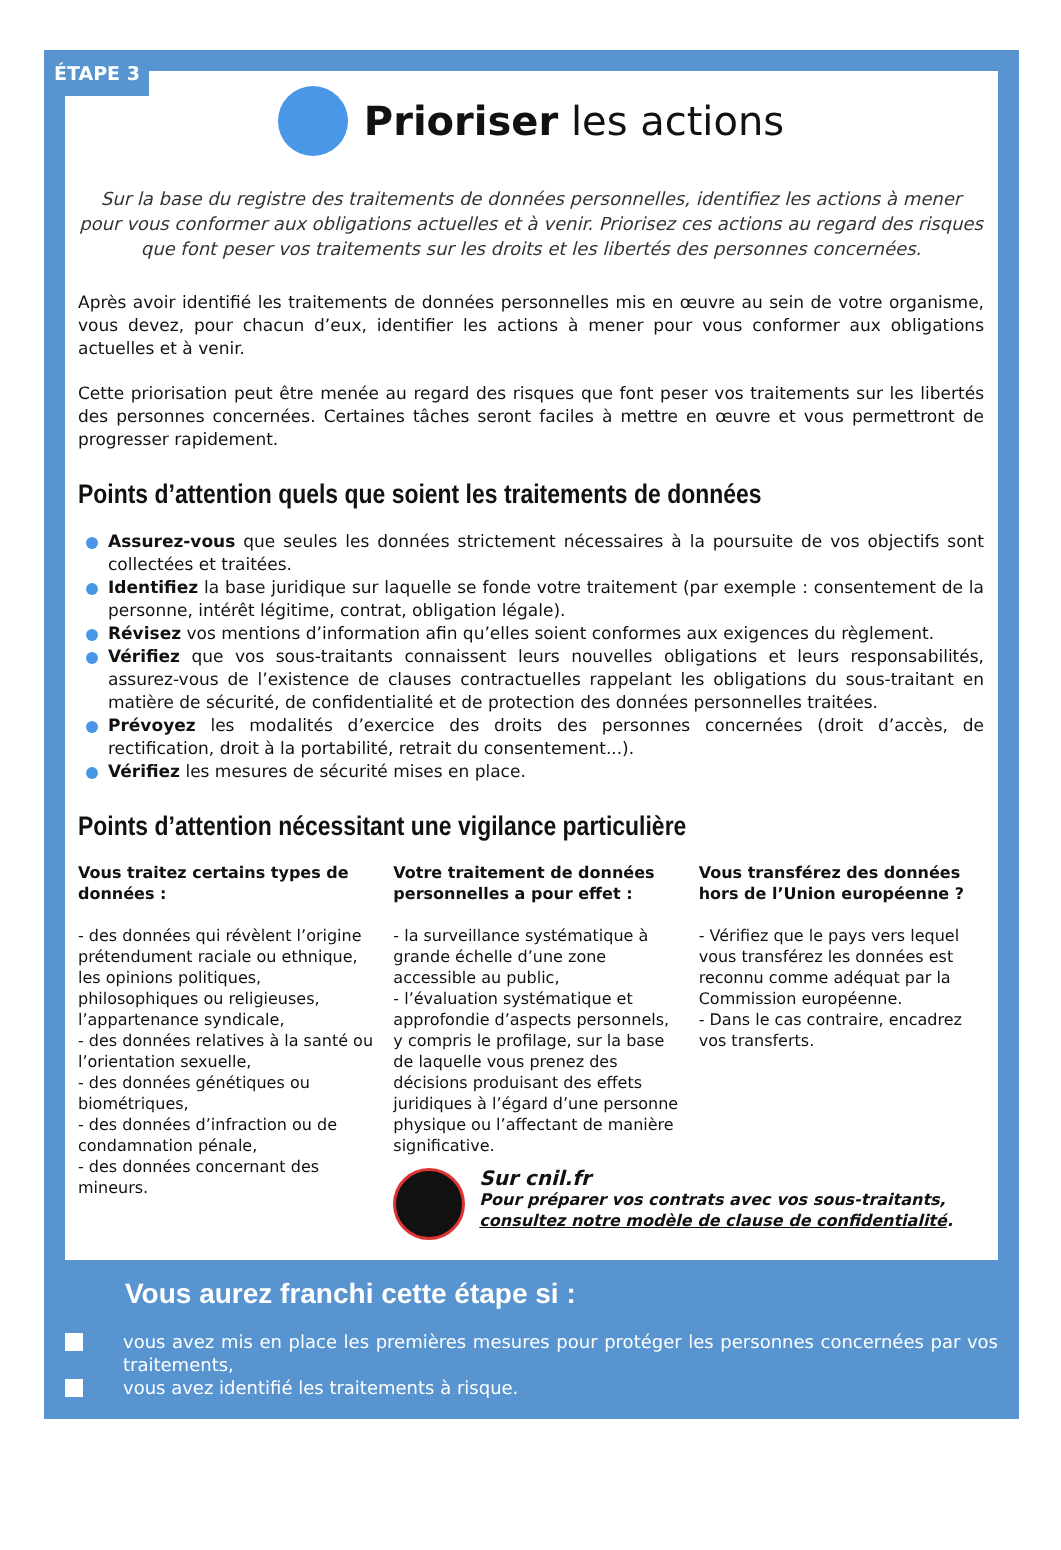ÉTAPE 3
Prioriser les actions
Sur la base du registre des traitements de données personnelles, identifiez les actions à mener pour vous conformer aux obligations actuelles et à venir. Priorisez ces actions au regard des risques que font peser vos traitements sur les droits et les libertés des personnes concernées.
Après avoir identifié les traitements de données personnelles mis en œuvre au sein de votre organisme, vous devez, pour chacun d’eux, identifier les actions à mener pour vous conformer aux obligations actuelles et à venir.
Cette priorisation peut être menée au regard des risques que font peser vos traitements sur les libertés des personnes concernées. Certaines tâches seront faciles à mettre en œuvre et vous permettront de progresser rapidement.
Points d’attention quels que soient les traitements de données
Assurez-vous que seules les données strictement nécessaires à la poursuite de vos objectifs sont collectées et traitées.
Identifiez la base juridique sur laquelle se fonde votre traitement (par exemple : consentement de la personne, intérêt légitime, contrat, obligation légale).
Révisez vos mentions d’information afin qu’elles soient conformes aux exigences du règlement.
Vérifiez que vos sous-traitants connaissent leurs nouvelles obligations et leurs responsabilités, assurez-vous de l’existence de clauses contractuelles rappelant les obligations du sous-traitant en matière de sécurité, de confidentialité et de protection des données personnelles traitées.
Prévoyez les modalités d’exercice des droits des personnes concernées (droit d’accès, de rectification, droit à la portabilité, retrait du consentement...).
Vérifiez les mesures de sécurité mises en place.
Points d’attention nécessitant une vigilance particulière
Vous traitez certains types de données :
- des données qui révèlent l’origine prétendument raciale ou ethnique, les opinions politiques, philosophiques ou religieuses, l’appartenance syndicale,
- des données relatives à la santé ou l’orientation sexuelle,
- des données génétiques ou biométriques,
- des données d’infraction ou de condamnation pénale,
- des données concernant des mineurs.
Votre traitement de données personnelles a pour effet :
- la surveillance systématique à grande échelle d’une zone accessible au public,
- l’évaluation systématique et approfondie d’aspects personnels, y compris le profilage, sur la base de laquelle vous prenez des décisions produisant des effets juridiques à l’égard d’une personne physique ou l’affectant de manière significative.
Vous transférez des données hors de l’Union européenne ?
- Vérifiez que le pays vers lequel vous transférez les données est reconnu comme adéquat par la Commission européenne.
- Dans le cas contraire, encadrez vos transferts.
Sur cnil.fr
Pour préparer vos contrats avec vos sous-traitants, consultez notre modèle de clause de confidentialité.
Vous aurez franchi cette étape si :
vous avez mis en place les premières mesures pour protéger les personnes concernées par vos traitements,
vous avez identifié les traitements à risque.